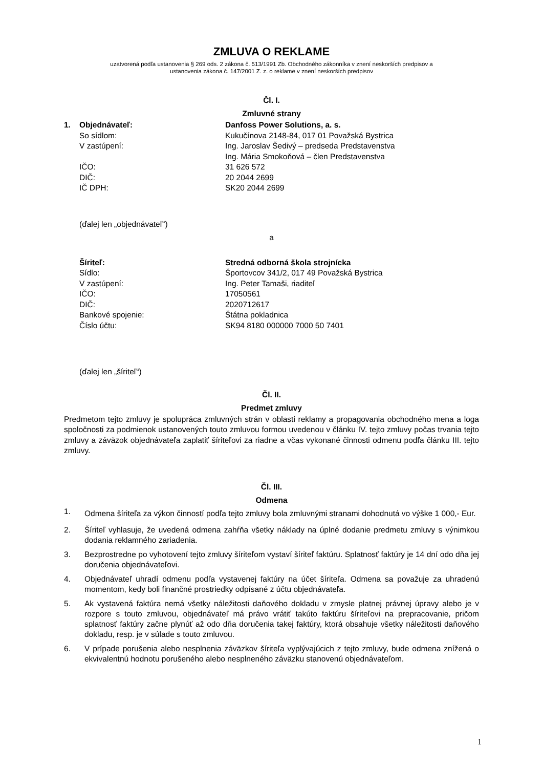ZMLUVA O REKLAME
uzatvorená podľa ustanovenia § 269 ods. 2 zákona č. 513/1991 Zb. Obchodného zákonníka v znení neskorších predpisov a
ustanovenia zákona č. 147/2001 Z. z. o reklame v znení neskorších predpisov
Čl. I.
Zmluvné strany
1. Objednávateľ: Danfoss Power Solutions, a. s. So sídlom: Kukučínova 2148-84, 017 01 Považská Bystrica V zastúpení: Ing. Jaroslav Šedivý – predseda Predstavenstva Ing. Mária Smokoňová – člen Predstavenstva IČO: 31 626 572 DIČ: 20 2044 2699 IČ DPH: SK20 2044 2699
(ďalej len „objednávateľ“)
a
Šíriteľ: Stredná odborná škola strojnícka Sídlo: Športovcov 341/2, 017 49 Považská Bystrica V zastúpení: Ing. Peter Tamaši, riaditeľ IČO: 17050561 DIČ: 2020712617 Bankové spojenie: Štátna pokladnica Číslo účtu: SK94 8180 000000 7000 50 7401
(ďalej len „šíriteľ“)
Čl. II.
Predmet zmluvy
Predmetom tejto zmluvy je spolupráca zmluvných strán v oblasti reklamy a propagovania obchodného mena a loga spoločnosti za podmienok ustanovených touto zmluvou formou uvedenou v článku IV. tejto zmluvy počas trvania tejto zmluvy a záväzok objednávateľa zaplatiť šíriteľovi za riadne a včas vykonané činnosti odmenu podľa článku III. tejto zmluvy.
Čl. III.
Odmena
1. Odmena šíriteľa za výkon činností podľa tejto zmluvy bola zmluvnými stranami dohodnutá vo výške 1 000,- Eur.
2. Šíriteľ vyhlasuje, že uvedená odmena zahŕňa všetky náklady na úplné dodanie predmetu zmluvy s výnimkou dodania reklamného zariadenia.
3. Bezprostredne po vyhotovení tejto zmluvy šíriteľom vystaví šíriteľ faktúru. Splatnosť faktúry je 14 dní odo dňa jej doručenia objednávateľovi.
4. Objednávateľ uhradí odmenu podľa vystavenej faktúry na účet šíriteľa. Odmena sa považuje za uhradenú momentom, kedy boli finančné prostriedky odpísané z účtu objednávateľa.
5. Ak vystavená faktúra nemá všetky náležitosti daňového dokladu v zmysle platnej právnej úpravy alebo je v rozpore s touto zmluvou, objednávateľ má právo vrátiť takúto faktúru šíriteľovi na prepracovanie, pričom splatnosť faktúry začne plynúť až odo dňa doručenia takej faktúry, ktorá obsahuje všetky náležitosti daňového dokladu, resp. je v súlade s touto zmluvou.
6. V prípade porušenia alebo nesplnenia záväzkov šíriteľa vyplývajúcich z tejto zmluvy, bude odmena znížená o ekvivalentnú hodnotu porušeného alebo nesplneného záväzku stanovenú objednávateľom.
1